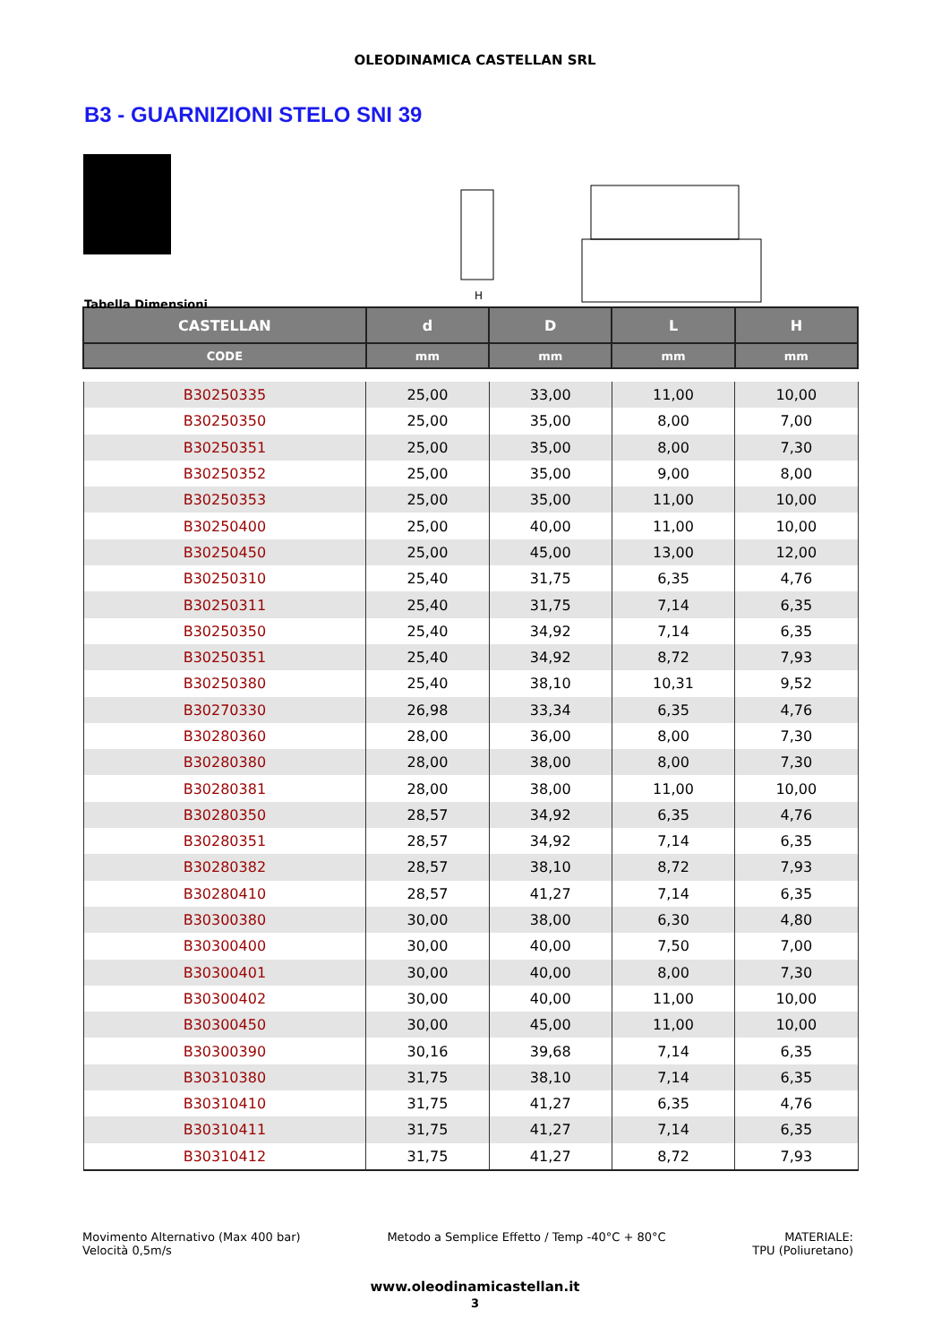OLEODINAMICA CASTELLAN SRL
B3 - GUARNIZIONI STELO SNI 39
H
Tabella Dimensioni
| CASTELLAN | d | D | L | H |
| --- | --- | --- | --- | --- |
| CODE | mm | mm | mm | mm |
| B30250335 | 25,00 | 33,00 | 11,00 | 10,00 |
| B30250350 | 25,00 | 35,00 | 8,00 | 7,00 |
| B30250351 | 25,00 | 35,00 | 8,00 | 7,30 |
| B30250352 | 25,00 | 35,00 | 9,00 | 8,00 |
| B30250353 | 25,00 | 35,00 | 11,00 | 10,00 |
| B30250400 | 25,00 | 40,00 | 11,00 | 10,00 |
| B30250450 | 25,00 | 45,00 | 13,00 | 12,00 |
| B30250310 | 25,40 | 31,75 | 6,35 | 4,76 |
| B30250311 | 25,40 | 31,75 | 7,14 | 6,35 |
| B30250350 | 25,40 | 34,92 | 7,14 | 6,35 |
| B30250351 | 25,40 | 34,92 | 8,72 | 7,93 |
| B30250380 | 25,40 | 38,10 | 10,31 | 9,52 |
| B30270330 | 26,98 | 33,34 | 6,35 | 4,76 |
| B30280360 | 28,00 | 36,00 | 8,00 | 7,30 |
| B30280380 | 28,00 | 38,00 | 8,00 | 7,30 |
| B30280381 | 28,00 | 38,00 | 11,00 | 10,00 |
| B30280350 | 28,57 | 34,92 | 6,35 | 4,76 |
| B30280351 | 28,57 | 34,92 | 7,14 | 6,35 |
| B30280382 | 28,57 | 38,10 | 8,72 | 7,93 |
| B30280410 | 28,57 | 41,27 | 7,14 | 6,35 |
| B30300380 | 30,00 | 38,00 | 6,30 | 4,80 |
| B30300400 | 30,00 | 40,00 | 7,50 | 7,00 |
| B30300401 | 30,00 | 40,00 | 8,00 | 7,30 |
| B30300402 | 30,00 | 40,00 | 11,00 | 10,00 |
| B30300450 | 30,00 | 45,00 | 11,00 | 10,00 |
| B30300390 | 30,16 | 39,68 | 7,14 | 6,35 |
| B30310380 | 31,75 | 38,10 | 7,14 | 6,35 |
| B30310410 | 31,75 | 41,27 | 6,35 | 4,76 |
| B30310411 | 31,75 | 41,27 | 7,14 | 6,35 |
| B30310412 | 31,75 | 41,27 | 8,72 | 7,93 |
Movimento Alternativo (Max 400 bar)
Velocità 0,5m/s
Metodo a Semplice Effetto / Temp -40°C + 80°C
MATERIALE:
TPU (Poliuretano)
www.oleodinamicastellan.it
3